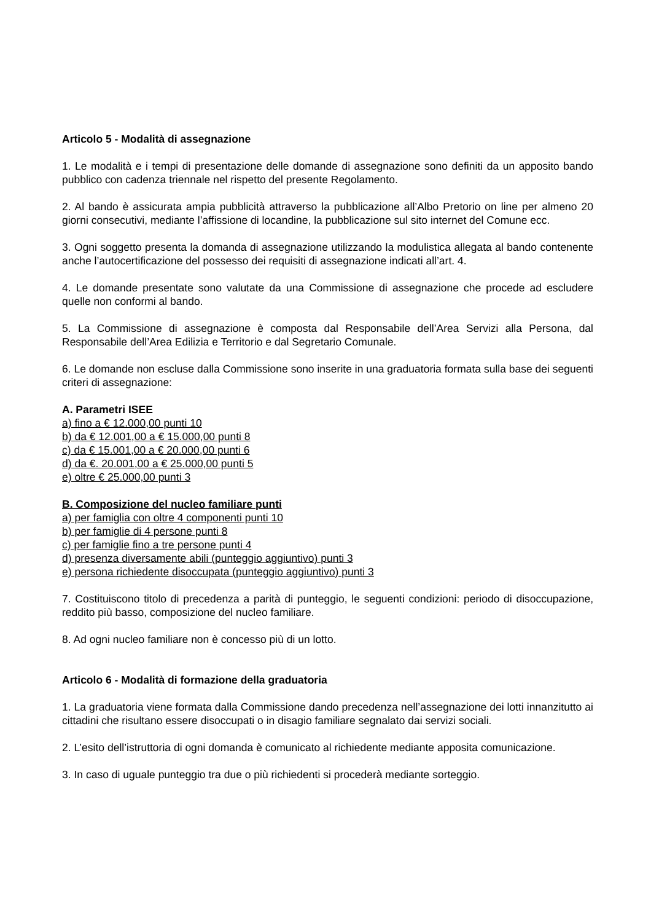Articolo 5 - Modalità di assegnazione
1. Le modalità e i tempi di presentazione delle domande di assegnazione sono definiti da un apposito bando pubblico con cadenza triennale nel rispetto del presente Regolamento.
2. Al bando è assicurata ampia pubblicità attraverso la pubblicazione all’Albo Pretorio on line per almeno 20 giorni consecutivi, mediante l’affissione di locandine, la pubblicazione sul sito internet del Comune ecc.
3. Ogni soggetto presenta la domanda di assegnazione utilizzando la modulistica allegata al bando contenente anche l’autocertificazione del possesso dei requisiti di assegnazione indicati all’art. 4.
4. Le domande presentate sono valutate da una Commissione di assegnazione che procede ad escludere quelle non conformi al bando.
5. La Commissione di assegnazione è composta dal Responsabile dell’Area Servizi alla Persona, dal Responsabile dell’Area Edilizia e Territorio e dal Segretario Comunale.
6. Le domande non escluse dalla Commissione sono inserite in una graduatoria formata sulla base dei seguenti criteri di assegnazione:
A. Parametri ISEE
a) fino a € 12.000,00 punti 10
b) da € 12.001,00 a € 15.000,00 punti 8
c) da € 15.001,00 a € 20.000,00 punti 6
d) da €. 20.001,00 a € 25.000,00 punti 5
e) oltre € 25.000,00 punti 3
B. Composizione del nucleo familiare punti
a) per famiglia con oltre 4 componenti punti 10
b) per famiglie di 4 persone punti 8
c) per famiglie fino a tre persone punti 4
d) presenza diversamente abili (punteggio aggiuntivo) punti 3
e) persona richiedente disoccupata (punteggio aggiuntivo) punti 3
7. Costituiscono titolo di precedenza a parità di punteggio, le seguenti condizioni: periodo di disoccupazione, reddito più basso, composizione del nucleo familiare.
8. Ad ogni nucleo familiare non è concesso più di un lotto.
Articolo 6 - Modalità di formazione della graduatoria
1. La graduatoria viene formata dalla Commissione dando precedenza nell’assegnazione dei lotti innanzitutto ai cittadini che risultano essere disoccupati o in disagio familiare segnalato dai servizi sociali.
2. L’esito dell’istruttoria di ogni domanda è comunicato al richiedente mediante apposita comunicazione.
3. In caso di uguale punteggio tra due o più richiedenti si procederà mediante sorteggio.